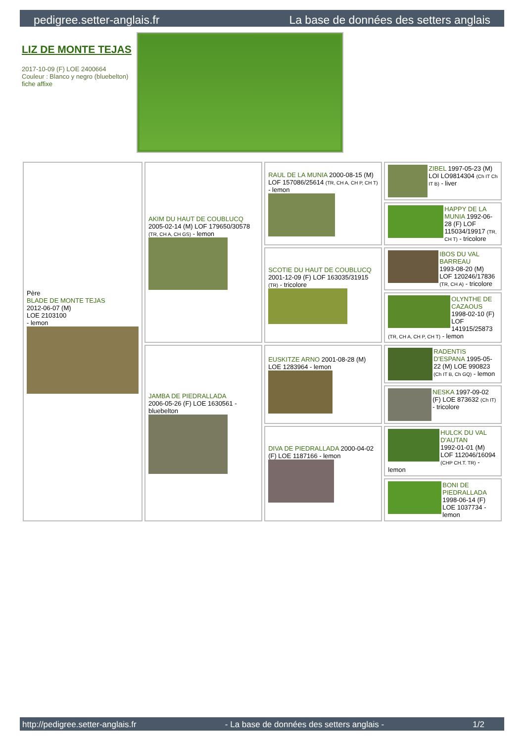pedigree.setter-anglais.fr La base de données des setters anglais
LIZ DE MONTE TEJAS
2017-10-09 (F) LOE 2400664
Couleur : Blanco y negro (bluebelton)
fiche affixe
| Père BLADE DE MONTE TEJAS 2012-06-07 (M) LOE 2103100 - lemon | AKIM DU HAUT DE COUBLUCQ 2005-02-14 (M) LOF 179650/30578 (TR, CH A, CH GS) - lemon | RAUL DE LA MUNIA 2000-08-15 (M) LOF 157086/25614 (TR, CH A, CH P, CH T) - lemon | ZIBEL 1997-05-23 (M) LOI LO9814304 (Ch IT Ch IT B) - liver |
| | | | HAPPY DE LA MUNIA 1992-06-28 (F) LOF 115034/19917 (TR, CH T) - tricolore |
| | | SCOTIE DU HAUT DE COUBLUCQ 2001-12-09 (F) LOF 163035/31915 (TR) - tricolore | IBOS DU VAL BARREAU 1993-08-20 (M) LOF 120246/17836 (TR, CH A) - tricolore |
| | | | OLYNTHE DE CAZAOUS 1998-02-10 (F) LOF 141915/25873 (TR, CH A, CH P, CH T) - lemon |
| | JAMBA DE PIEDRALLADA 2006-05-26 (F) LOE 1630561 - bluebelton | EUSKITZE ARNO 2001-08-28 (M) LOE 1283964 - lemon | RADENTIS D'ESPANA 1995-05-22 (M) LOE 990823 (Ch IT B, Ch GQ) - lemon |
| | | | NESKA 1997-09-02 (F) LOE 873632 (Ch IT) - tricolore |
| | | DIVA DE PIEDRALLADA 2000-04-02 (F) LOE 1187166 - lemon | HULCK DU VAL D'AUTAN 1992-01-01 (M) LOF 112046/16094 (CHP CH.T. TR) - lemon |
| | | | BONI DE PIEDRALLADA 1998-06-14 (F) LOE 1037734 - lemon |
http://pedigree.setter-anglais.fr - La base de données des setters anglais - 1/2